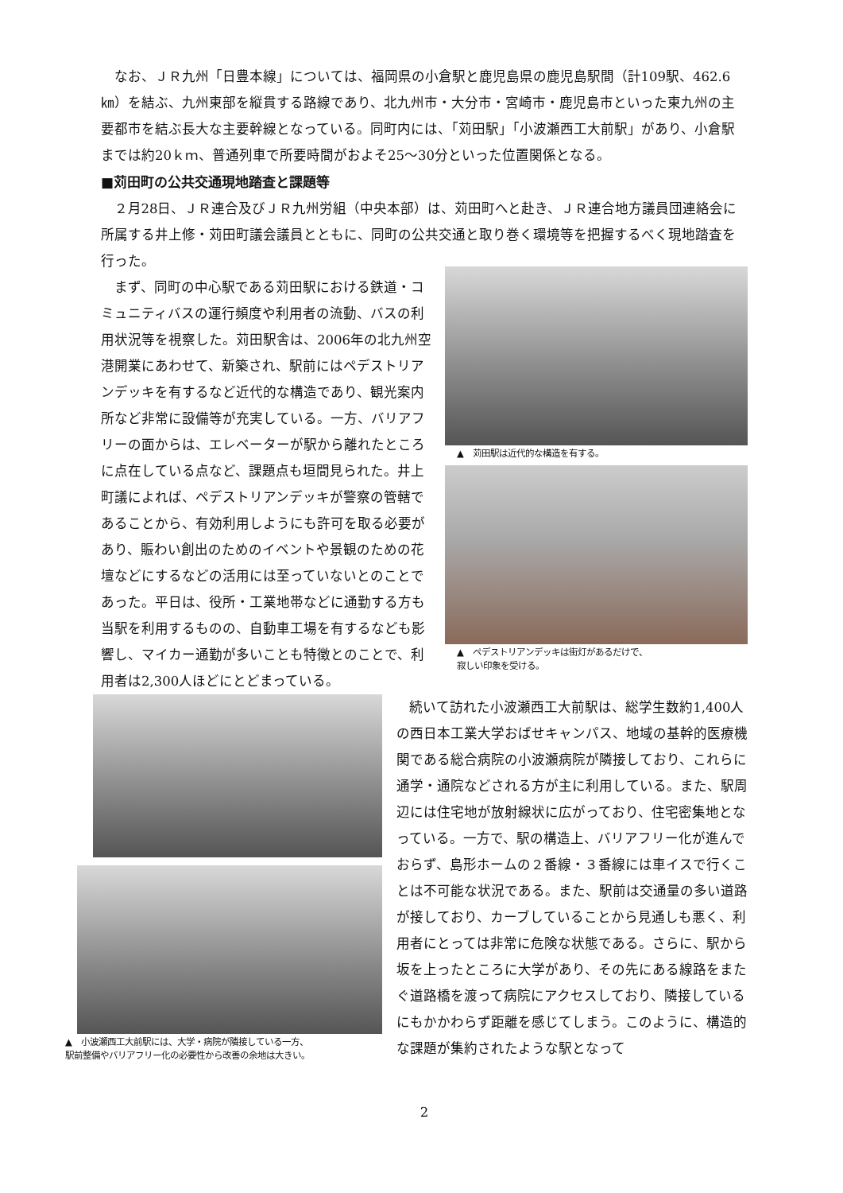なお、ＪＲ九州「日豊本線」については、福岡県の小倉駅と鹿児島県の鹿児島駅間（計109駅、462.6㎞）を結ぶ、九州東部を縦貫する路線であり、北九州市・大分市・宮崎市・鹿児島市といった東九州の主要都市を結ぶ長大な主要幹線となっている。同町内には、「苅田駅」「小波瀬西工大前駅」があり、小倉駅までは約20ｋｍ、普通列車で所要時間がおよそ25〜30分といった位置関係となる。
■苅田町の公共交通現地踏査と課題等
２月28日、ＪＲ連合及びＪＲ九州労組（中央本部）は、苅田町へと赴き、ＪＲ連合地方議員団連絡会に所属する井上修・苅田町議会議員とともに、同町の公共交通と取り巻く環境等を把握するべく現地踏査を行った。
まず、同町の中心駅である苅田駅における鉄道・コミュニティバスの運行頻度や利用者の流動、バスの利用状況等を視察した。苅田駅舎は、2006年の北九州空港開業にあわせて、新築され、駅前にはペデストリアンデッキを有するなど近代的な構造であり、観光案内所など非常に設備等が充実している。一方、バリアフリーの面からは、エレベーターが駅から離れたところに点在している点など、課題点も垣間見られた。井上町議によれば、ペデストリアンデッキが警察の管轄であることから、有効利用しようにも許可を取る必要があり、賑わい創出のためのイベントや景観のための花壇などにするなどの活用には至っていないとのことであった。平日は、役所・工業地帯などに通勤する方も当駅を利用するものの、自動車工場を有するなども影響し、マイカー通勤が多いことも特徴とのことで、利用者は2,300人ほどにとどまっている。
▲　苅田駅は近代的な構造を有する。
▲　ペデストリアンデッキは街灯があるだけで、
寂しい印象を受ける。
▲　小波瀬西工大前駅には、大学・病院が隣接している一方、
駅前整備やバリアフリー化の必要性から改善の余地は大きい。
続いて訪れた小波瀬西工大前駅は、総学生数約1,400人の西日本工業大学おばせキャンパス、地域の基幹的医療機関である総合病院の小波瀬病院が隣接しており、これらに通学・通院などされる方が主に利用している。また、駅周辺には住宅地が放射線状に広がっており、住宅密集地となっている。一方で、駅の構造上、バリアフリー化が進んでおらず、島形ホームの２番線・３番線には車イスで行くことは不可能な状況である。また、駅前は交通量の多い道路が接しており、カーブしていることから見通しも悪く、利用者にとっては非常に危険な状態である。さらに、駅から坂を上ったところに大学があり、その先にある線路をまたぐ道路橋を渡って病院にアクセスしており、隣接しているにもかかわらず距離を感じてしまう。このように、構造的な課題が集約されたような駅となって
2